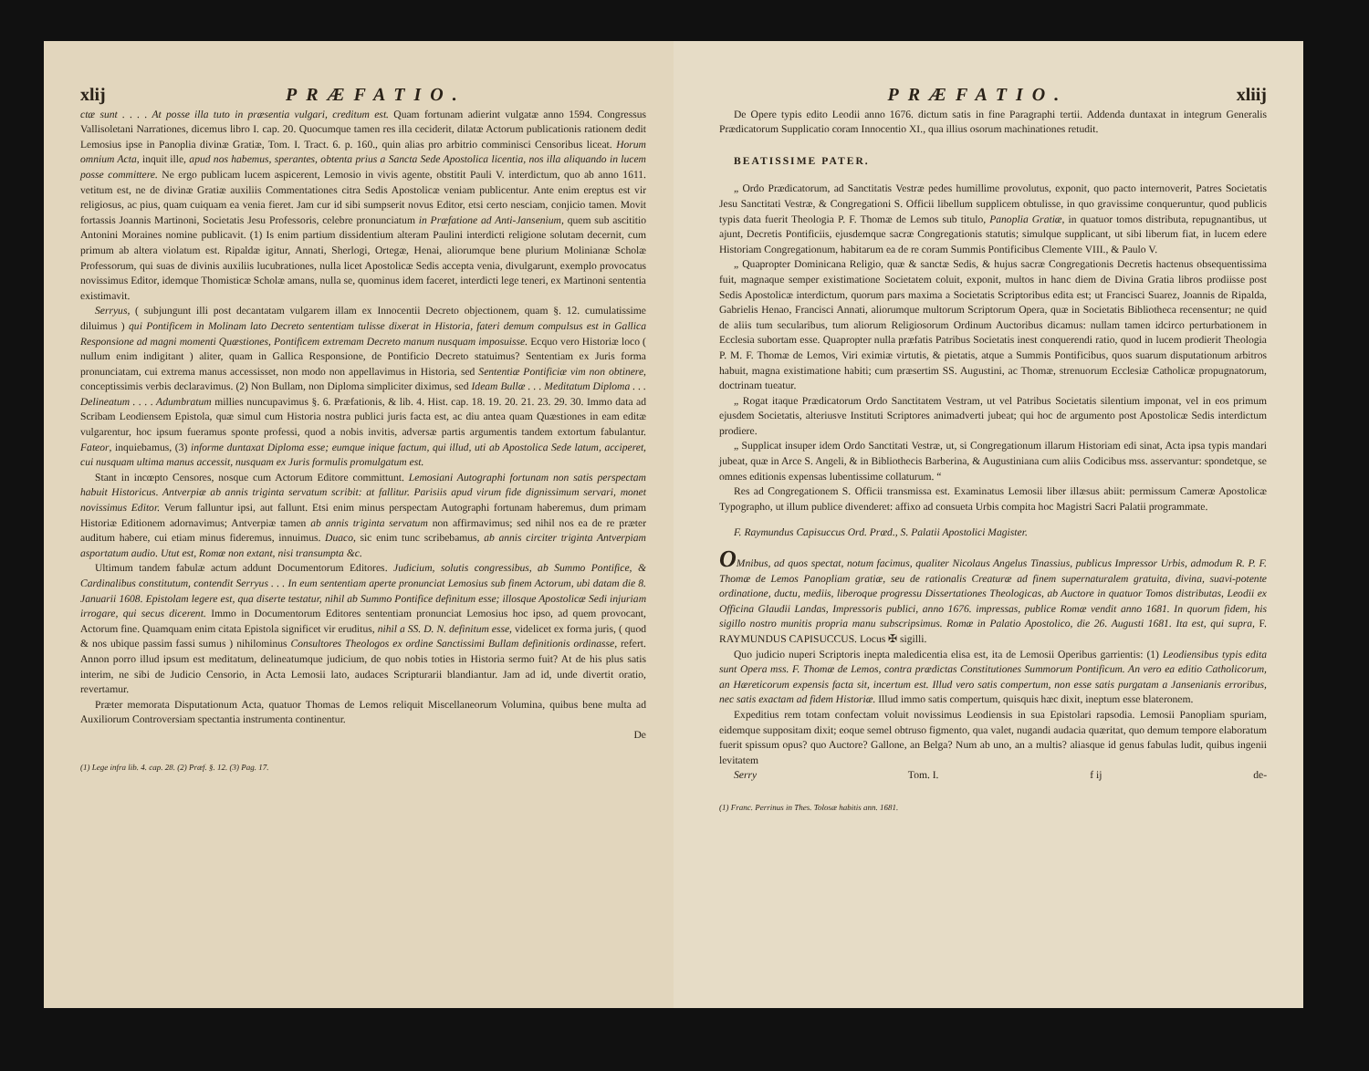xlij PRÆFATIO.
ctæ sunt . . . . At posse illa tuto in præsentia vulgari, creditum est. Quam fortunam adierint vulgatæ anno 1594. Congressus Vallisoletani Narrationes, dicemus libro I. cap. 20. Quocumque tamen res illa ceciderit, dilatæ Actorum publicationis rationem dedit Lemosius ipse in Panoplia divinæ Gratiæ, Tom. I. Tract. 6. p. 160., quin alias pro arbitrio comminisci Censoribus liceat. Horum omnium Acta, inquit ille, apud nos habemus, sperantes, obtenta prius a Sancta Sede Apostolica licentia, nos illa aliquando in lucem posse committere. Ne ergo publicam lucem aspicerent, Lemosio in vivis agente, obstitit Pauli V. interdictum, quo ab anno 1611. vetitum est, ne de divinæ Gratiæ auxiliis Commentationes citra Sedis Apostolicæ veniam publicentur. Ante enim ereptus est vir religiosus, ac pius, quam cuiquam ea venia fieret. Jam cur id sibi sumpserit novus Editor, etsi certo nesciam, conjicio tamen. Movit fortassis Joannis Martinoni, Societatis Jesu Professoris, celebre pronunciatum in Præfatione ad Anti-Jansenium, quem sub ascititio Antonini Moraines nomine publicavit. (1) Is enim partium dissidentium alteram Paulini interdicti religione solutam decernit, cum primum ab altera violatum est. Ripaldæ igitur, Annati, Sherlogi, Ortegæ, Henai, aliorumque bene plurium Molinianæ Scholæ Professorum, qui suas de divinis auxiliis lucubrationes, nulla licet Apostolicæ Sedis accepta venia, divulgarunt, exemplo provocatus novissimus Editor, idemque Thomisticæ Scholæ amans, nulla se, quominus idem faceret, interdicti lege teneri, ex Martinoni sententia existimavit.
Serryus, ( subjungunt illi post decantatam vulgarem illam ex Innocentii Decreto objectionem, quam §. 12. cumulatissime diluimus ) qui Pontificem in Molinam lato Decreto sententiam tulisse dixerat in Historia, fateri demum compulsus est in Gallica Responsione ad magni momenti Quæstiones, Pontificem extremam Decreto manum nusquam imposuisse. Ecquo vero Historiæ loco ( nullum enim indigitant ) aliter, quam in Gallica Responsione, de Pontificio Decreto statuimus? Sententiam ex Juris forma pronunciatam, cui extrema manus accessisset, non modo non appellavimus in Historia, sed Sententiæ Pontificiæ vim non obtinere, conceptissimis verbis declaravimus. (2) Non Bullam, non Diploma simpliciter diximus, sed Ideam Bullæ . . . Meditatum Diploma . . . Delineatum . . . . Adumbratum millies nuncupavimus §. 6. Præfationis, & lib. 4. Hist. cap. 18. 19. 20. 21. 23. 29. 30. Immo data ad Scribam Leodiensem Epistola, quæ simul cum Historia nostra publici juris facta est, ac diu antea quam Quæstiones in eam editæ vulgarentur, hoc ipsum fueramus sponte professi, quod a nobis invitis, adversæ partis argumentis tandem extortum fabulantur. Fateor, inquiebamus, (3) informe duntaxat Diploma esse; eumque inique factum, qui illud, uti ab Apostolica Sede latum, acciperet, cui nusquam ultima manus accessit, nusquam ex Juris formulis promulgatum est.
Stant in incœpto Censores, nosque cum Actorum Editore committunt. Lemosiani Autographi fortunam non satis perspectam habuit Historicus. Antverpiæ ab annis triginta servatum scribit: at fallitur. Parisiis apud virum fide dignissimum servari, monet novissimus Editor. Verum falluntur ipsi, aut fallunt. Etsi enim minus perspectam Autographi fortunam haberemus, dum primam Historiæ Editionem adornavimus; Antverpiæ tamen ab annis triginta servatum non affirmavimus; sed nihil nos ea de re præter auditum habere, cui etiam minus fideremus, innuimus. Duaco, sic enim tunc scribebamus, ab annis circiter triginta Antverpiam asportatum audio. Utut est, Romæ non extant, nisi transumpta &c.
Ultimum tandem fabulæ actum addunt Documentorum Editores. Judicium, solutis congressibus, ab Summo Pontifice, & Cardinalibus constitutum, contendit Serryus . . . In eum sententiam aperte pronunciat Lemosius sub finem Actorum, ubi datam die 8. Januarii 1608. Epistolam legere est, qua diserte testatur, nihil ab Summo Pontifice definitum esse; illosque Apostolicæ Sedi injuriam irrogare, qui secus dicerent. Immo in Documentorum Editores sententiam pronunciat Lemosius hoc ipso, ad quem provocant, Actorum fine. Quamquam enim citata Epistola significet vir eruditus, nihil a SS. D. N. definitum esse, videlicet ex forma juris, ( quod & nos ubique passim fassi sumus ) nihilominus Consultores Theologos ex ordine Sanctissimi Bullam definitionis ordinasse, refert. Annon porro illud ipsum est meditatum, delineatumque judicium, de quo nobis toties in Historia sermo fuit? At de his plus satis interim, ne sibi de Judicio Censorio, in Acta Lemosii lato, audaces Scripturarii blandiantur. Jam ad id, unde divertit oratio, revertamur.
Præter memorata Disputationum Acta, quatuor Thomas de Lemos reliquit Miscellaneorum Volumina, quibus bene multa ad Auxiliorum Controversiam spectantia instrumenta continentur.
De
(1) Lege infra lib. 4. cap. 28. (2) Præf. §. 12. (3) Pag. 17.
PRÆFATIO. xliij
De Opere typis edito Leodii anno 1676. dictum satis in fine Paragraphi tertii. Addenda duntaxat in integrum Generalis Prædicatorum Supplicatio coram Innocentio XI., qua illius osorum machinationes retudit.
BEATISSIME PATER.
„ Ordo Prædicatorum, ad Sanctitatis Vestræ pedes humillime provolutus, exponit, quo pacto internoverit, Patres Societatis Jesu Sanctitati Vestræ, & Congregationi S. Officii libellum supplicem obtulisse, in quo gravissime conqueruntur, quod publicis typis data fuerit Theologia P. F. Thomæ de Lemos sub titulo, Panoplia Gratiæ, in quatuor tomos distributa, repugnantibus, ut ajunt, Decretis Pontificiis, ejusdemque sacræ Congregationis statutis; simulque supplicant, ut sibi liberum fiat, in lucem edere Historiam Congregationum, habitarum ea de re coram Summis Pontificibus Clemente VIII., & Paulo V.
„ Quapropter Dominicana Religio, quæ & sanctæ Sedis, & hujus sacræ Congregationis Decretis hactenus obsequentissima fuit, magnaque semper existimatione Societatem coluit, exponit, multos in hanc diem de Divina Gratia libros prodiisse post Sedis Apostolicæ interdictum, quorum pars maxima a Societatis Scriptoribus edita est; ut Francisci Suarez, Joannis de Ripalda, Gabrielis Henao, Francisci Annati, aliorumque multorum Scriptorum Opera, quæ in Societatis Bibliotheca recensentur; ne quid de aliis tum secularibus, tum aliorum Religiosorum Ordinum Auctoribus dicamus: nullam tamen idcirco perturbationem in Ecclesia subortam esse. Quapropter nulla præfatis Patribus Societatis inest conquerendi ratio, quod in lucem prodierit Theologia P. M. F. Thomæ de Lemos, Viri eximiæ virtutis, & pietatis, atque a Summis Pontificibus, quos suarum disputationum arbitros habuit, magna existimatione habiti; cum præsertim SS. Augustini, ac Thomæ, strenuorum Ecclesiæ Catholicæ propugnatorum, doctrinam tueatur.
„ Rogat itaque Prædicatorum Ordo Sanctitatem Vestram, ut vel Patribus Societatis silentium imponat, vel in eos primum ejusdem Societatis, alteriusve Instituti Scriptores animadverti jubeat; qui hoc de argumento post Apostolicæ Sedis interdictum prodiere.
„ Supplicat insuper idem Ordo Sanctitati Vestræ, ut, si Congregationum illarum Historiam edi sinat, Acta ipsa typis mandari jubeat, quæ in Arce S. Angeli, & in Bibliothecis Barberina, & Augustiniana cum aliis Codicibus mss. asservantur: spondetque, se omnes editionis expensas lubentissime collaturum. “
Res ad Congregationem S. Officii transmissa est. Examinatus Lemosii liber illæsus abiit: permissum Cameræ Apostolicæ Typographo, ut illum publice divenderet: affixo ad consueta Urbis compita hoc Magistri Sacri Palatii programmate.
F. Raymundus Capisuccus Ord. Præd., S. Palatii Apostolici Magister.
OMnibus, ad quos spectat, notum facimus, qualiter Nicolaus Angelus Tinassius, publicus Impressor Urbis, admodum R. P. F. Thomæ de Lemos Panopliam gratiæ, seu de rationalis Creaturæ ad finem supernaturalem gratuita, divina, suavi-potente ordinatione, ductu, mediis, liberoque progressu Dissertationes Theologicas, ab Auctore in quatuor Tomos distributas, Leodii ex Officina Glaudii Landas, Impressoris publici, anno 1676. impressas, publice Romæ vendit anno 1681. In quorum fidem, his sigillo nostro munitis propria manu subscripsimus. Romæ in Palatio Apostolico, die 26. Augusti 1681. Ita est, qui supra, F. RAYMUNDUS CAPISUCCUS. Locus ✠ sigilli.
Quo judicio nuperi Scriptoris inepta maledicentia elisa est, ita de Lemosii Operibus garrientis: (1) Leodiensibus typis edita sunt Opera mss. F. Thomæ de Lemos, contra prædictas Constitutiones Summorum Pontificum. An vero ea editio Catholicorum, an Hæreticorum expensis facta sit, incertum est. Illud vero satis compertum, non esse satis purgatam a Jansenianis erroribus, nec satis exactam ad fidem Historiæ. Illud immo satis compertum, quisquis hæc dixit, ineptum esse blateronem.
Expeditius rem totam confectam voluit novissimus Leodiensis in sua Epistolari rapsodia. Lemosii Panopliam spuriam, eidemque suppositam dixit; eoque semel obtruso figmento, qua valet, nugandi audacia quæritat, quo demum tempore elaboratum fuerit spissum opus? quo Auctore? Gallone, an Belga? Num ab uno, an a multis? aliasque id genus fabulas ludit, quibus ingenii levitatem
Serry Tom. I. f ij de-
(1) Franc. Perrinus in Thes. Tolosæ habitis ann. 1681.